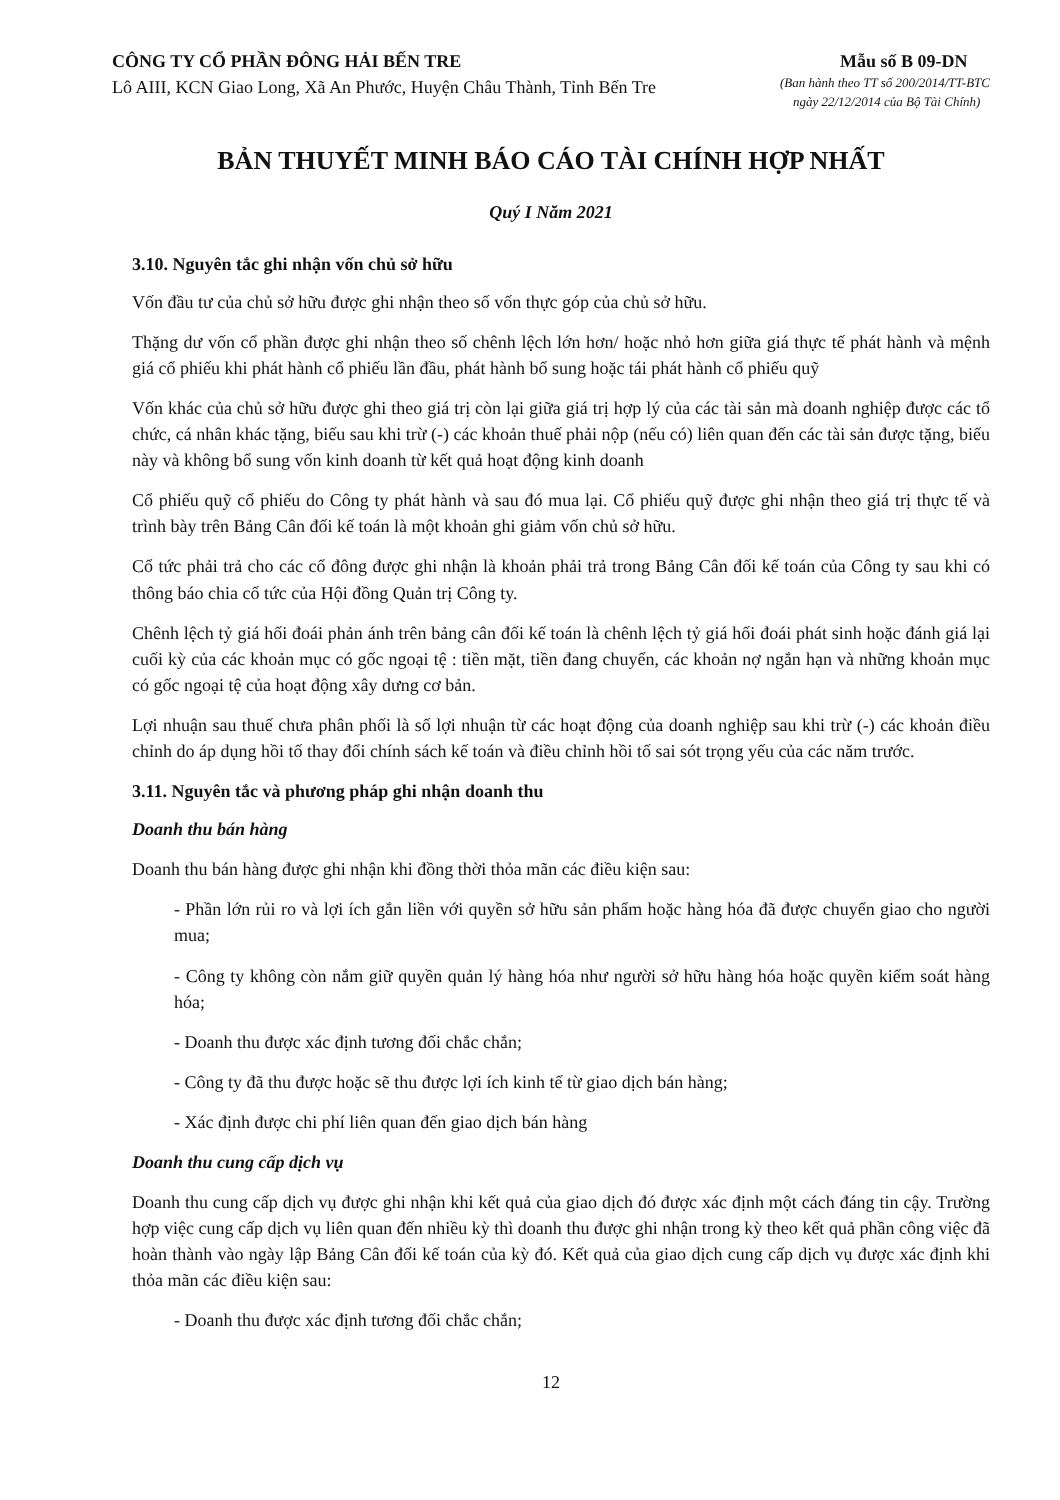CÔNG TY CỔ PHẦN ĐÔNG HẢI BẾN TRE
Lô AIII, KCN Giao Long, Xã An Phước, Huyện Châu Thành, Tỉnh Bến Tre
Mẫu số B 09-DN
(Ban hành theo TT số 200/2014/TT-BTC
ngày 22/12/2014 của Bộ Tài Chính)
BẢN THUYẾT MINH BÁO CÁO TÀI CHÍNH HỢP NHẤT
Quý I Năm 2021
3.10. Nguyên tắc ghi nhận vốn chủ sở hữu
Vốn đầu tư của chủ sở hữu được ghi nhận theo số vốn thực góp của chủ sở hữu.
Thặng dư vốn cổ phần được ghi nhận theo số chênh lệch lớn hơn/ hoặc nhỏ hơn giữa giá thực tế phát hành và mệnh giá cổ phiếu khi phát hành cổ phiếu lần đầu, phát hành bổ sung hoặc tái phát hành cổ phiếu quỹ
Vốn khác của chủ sở hữu được ghi theo giá trị còn lại giữa giá trị hợp lý của các tài sản mà doanh nghiệp được các tổ chức, cá nhân khác tặng, biếu sau khi trừ (-) các khoản thuế phải nộp (nếu có) liên quan đến các tài sản được tặng, biếu này và không bổ sung vốn kinh doanh từ kết quả hoạt động kinh doanh
Cổ phiếu quỹ cổ phiếu do Công ty phát hành và sau đó mua lại. Cổ phiếu quỹ được ghi nhận theo giá trị thực tế và trình bày trên Bảng Cân đối kế toán là một khoản ghi giảm vốn chủ sở hữu.
Cổ tức phải trả cho các cổ đông được ghi nhận là khoản phải trả trong Bảng Cân đối kế toán của Công ty sau khi có thông báo chia cổ tức của Hội đồng Quản trị Công ty.
Chênh lệch tỷ giá hối đoái phản ánh trên bảng cân đối kế toán là chênh lệch tỷ giá hối đoái phát sinh hoặc đánh giá lại cuối kỳ của các khoản mục có gốc ngoại tệ : tiền mặt, tiền đang chuyển, các khoản nợ ngắn hạn và những khoản mục có gốc ngoại tệ của hoạt động xây dưng cơ bản.
Lợi nhuận sau thuế chưa phân phối là số lợi nhuận từ các hoạt động của doanh nghiệp sau khi trừ (-) các khoản điều chỉnh do áp dụng hồi tố thay đổi chính sách kế toán và điều chỉnh hồi tố sai sót trọng yếu của các năm trước.
3.11. Nguyên tắc và phương pháp ghi nhận doanh thu
Doanh thu bán hàng
Doanh thu bán hàng được ghi nhận khi đồng thời thỏa mãn các điều kiện sau:
- Phần lớn rủi ro và lợi ích gắn liền với quyền sở hữu sản phẩm hoặc hàng hóa đã được chuyển giao cho người mua;
- Công ty không còn nắm giữ quyền quản lý hàng hóa như người sở hữu hàng hóa hoặc quyền kiểm soát hàng hóa;
- Doanh thu được xác định tương đối chắc chắn;
- Công ty đã thu được hoặc sẽ thu được lợi ích kinh tế từ giao dịch bán hàng;
- Xác định được chi phí liên quan đến giao dịch bán hàng
Doanh thu cung cấp dịch vụ
Doanh thu cung cấp dịch vụ được ghi nhận khi kết quả của giao dịch đó được xác định một cách đáng tin cậy. Trường hợp việc cung cấp dịch vụ liên quan đến nhiều kỳ thì doanh thu được ghi nhận trong kỳ theo kết quả phần công việc đã hoàn thành vào ngày lập Bảng Cân đối kế toán của kỳ đó. Kết quả của giao dịch cung cấp dịch vụ được xác định khi thỏa mãn các điều kiện sau:
- Doanh thu được xác định tương đối chắc chắn;
12